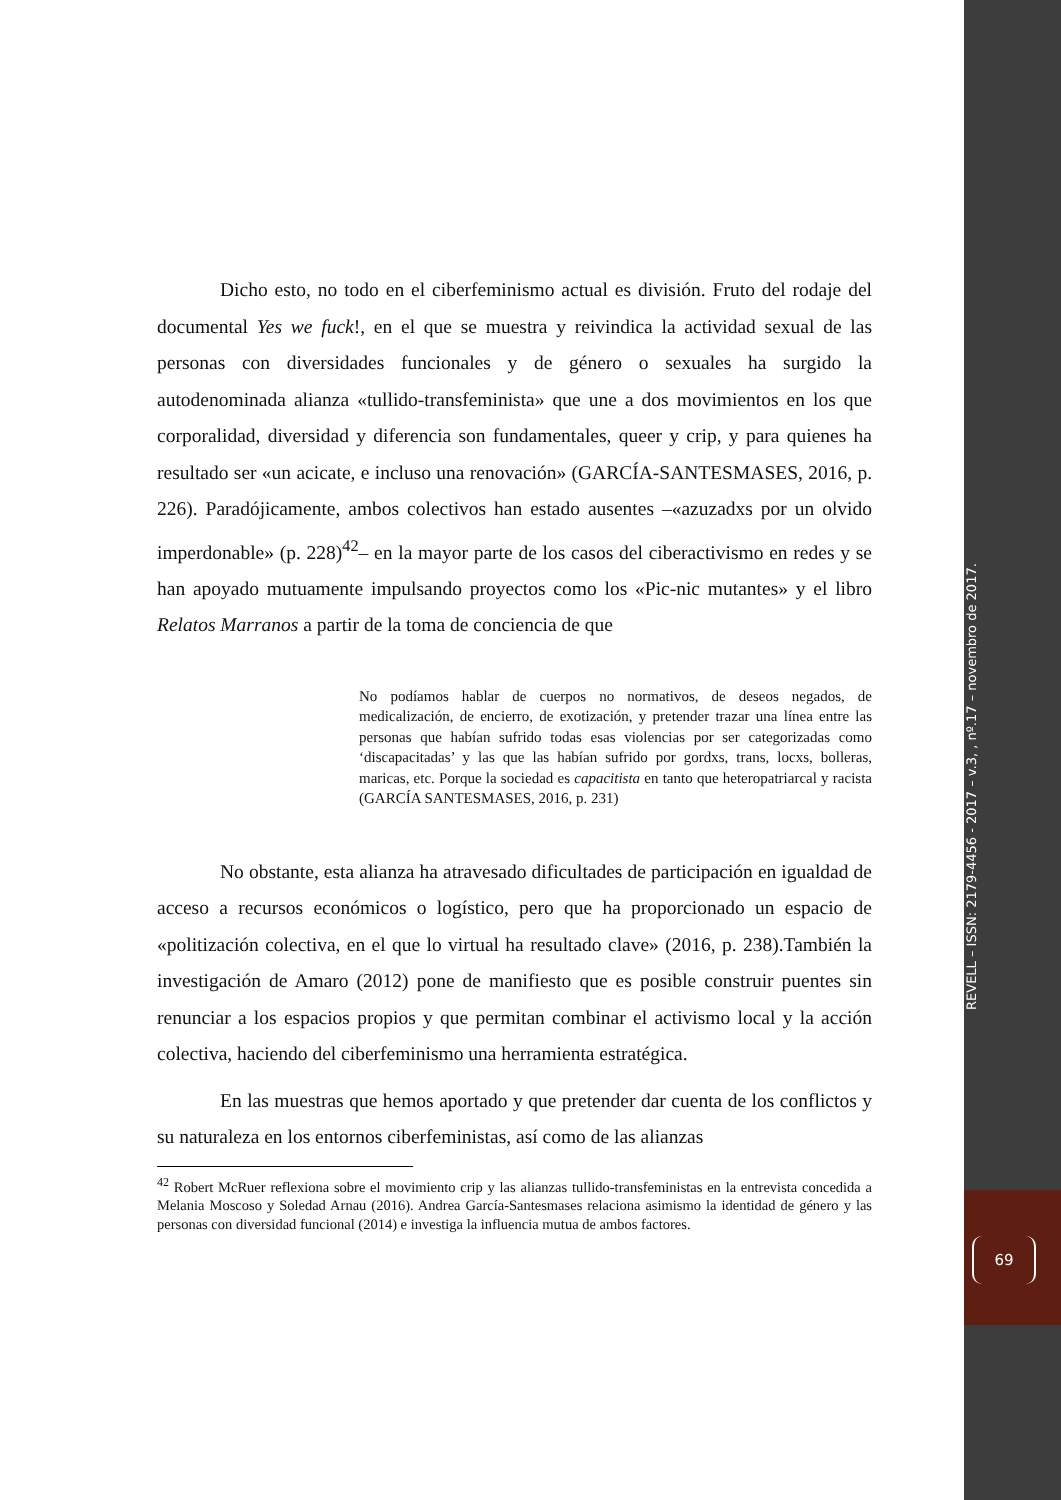Dicho esto, no todo en el ciberfeminismo actual es división. Fruto del rodaje del documental Yes we fuck!, en el que se muestra y reivindica la actividad sexual de las personas con diversidades funcionales y de género o sexuales ha surgido la autodenominada alianza «tullido-transfeminista» que une a dos movimientos en los que corporalidad, diversidad y diferencia son fundamentales, queer y crip, y para quienes ha resultado ser «un acicate, e incluso una renovación» (GARCÍA-SANTESMASES, 2016, p. 226). Paradójicamente, ambos colectivos han estado ausentes –«azuzadxs por un olvido imperdonable» (p. 228)<sup>42</sup>– en la mayor parte de los casos del ciberactivismo en redes y se han apoyado mutuamente impulsando proyectos como los «Pic-nic mutantes» y el libro Relatos Marranos a partir de la toma de conciencia de que
No podíamos hablar de cuerpos no normativos, de deseos negados, de medicalización, de encierro, de exotización, y pretender trazar una línea entre las personas que habían sufrido todas esas violencias por ser categorizadas como ‘discapacitadas’ y las que las habían sufrido por gordxs, trans, locxs, bolleras, maricas, etc. Porque la sociedad es capacitista en tanto que heteropatriarcal y racista (GARCÍA SANTESMASES, 2016, p. 231)
No obstante, esta alianza ha atravesado dificultades de participación en igualdad de acceso a recursos económicos o logístico, pero que ha proporcionado un espacio de «politización colectiva, en el que lo virtual ha resultado clave» (2016, p. 238).También la investigación de Amaro (2012) pone de manifiesto que es posible construir puentes sin renunciar a los espacios propios y que permitan combinar el activismo local y la acción colectiva, haciendo del ciberfeminismo una herramienta estratégica.
En las muestras que hemos aportado y que pretender dar cuenta de los conflictos y su naturaleza en los entornos ciberfeministas, así como de las alianzas
<sup>42</sup> Robert McRuer reflexiona sobre el movimiento crip y las alianzas tullido-transfeministas en la entrevista concedida a Melania Moscoso y Soledad Arnau (2016). Andrea García-Santesmases relaciona asimismo la identidad de género y las personas con diversidad funcional (2014) e investiga la influencia mutua de ambos factores.
REVELL – ISSN: 2179-4456 - 2017 – v.3, , nº.17 – novembro de 2017.
69